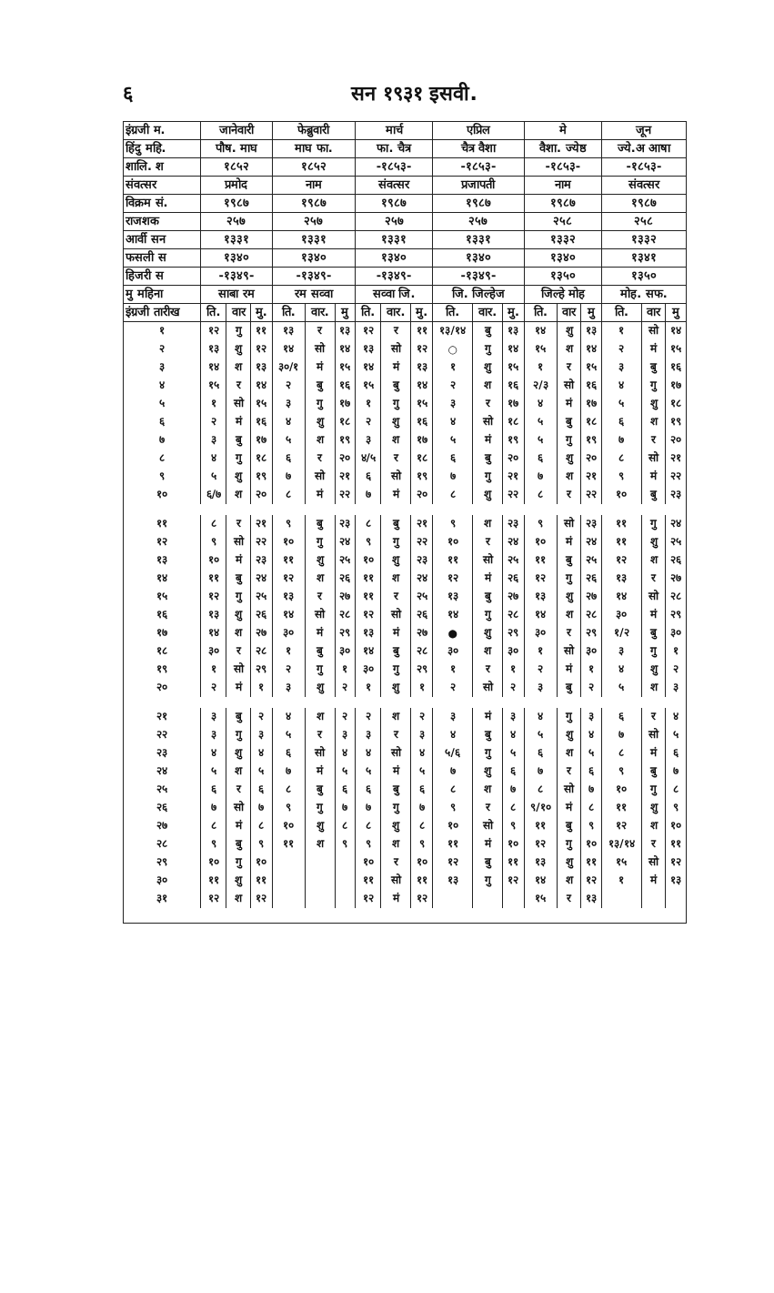६ सन १९३१ इसवी.
| इंग्रजी म. | जानेवारी | | | फेब्रुवारी | | | मार्च | | | एप्रिल | | | मे | | | जून | | |
| --- | --- | --- | --- | --- | --- | --- | --- | --- | --- | --- | --- | --- | --- | --- | --- | --- | --- | --- |
| हिंदु महि. | पौष. माघ | | | माघ फा. | | | फा. चैत्र | | | चैत्र वैशा | | | वैशा. ज्येष्ठ | | | ज्ये.अ आषा | | |
| शालि. श | १८५२ | | | १८५२ | | | -१८५३- | | | -१८५३- | | | -१८५३- | | | -१८५३- | | |
| संवत्सर | प्रमोद | | | नाम | | | संवत्सर | | | प्रजापती | | | नाम | | | संवत्सर | | |
| विक्रम सं. | १९८७ | | | १९८७ | | | १९८७ | | | १९८७ | | | १९८७ | | | १९८७ | | |
| राजशक | २५७ | | | २५७ | | | २५७ | | | २५७ | | | २५८ | | | २५८ | | |
| आर्वी सन | १३३१ | | | १३३१ | | | १३३१ | | | १३३१ | | | १३३२ | | | १३३२ | | |
| फसली स | १३४० | | | १३४० | | | १३४० | | | १३४० | | | १३४० | | | १३४१ | | |
| हिजरी स | -१३४९- | | | -१३४९- | | | -१३४९- | | | -१३४९- | | | १३५० | | | १३५० | | |
| मु महिना | साबा रम | | | रम सव्वा | | | सव्वा जि. | | | जि. जिल्हेज | | | जिल्हे मोह | | | मोह. सफ. | | |
| इंग्रजी तारीख | ति. | वार | मु. | ति. | वार. | मु | ति. | वार. | मु. | ति. | वार. | मु. | ति. | वार | मु | ति. | वार | मु |
| १ | १२ | गु | ११ | १३ | र | १३ | १२ | र | ११ | १३/१४ | बु | १३ | १४ | शु | १३ | १ | सो | १४ |
| २ | १३ | शु | १२ | १४ | सो | १४ | १३ | सो | १२ | ○ | गु | १४ | १५ | श | १४ | २ | मं | १५ |
| ३ | १४ | श | १३ | ३०/१ | मं | १५ | १४ | मं | १३ | १ | शु | १५ | १ | र | १५ | ३ | बु | १६ |
| ४ | १५ | र | १४ | २ | बु | १६ | १५ | बु | १४ | २ | श | १६ | २/३ | सो | १६ | ४ | गु | १७ |
| ५ | १ | सो | १५ | ३ | गु | १७ | १ | गु | १५ | ३ | र | १७ | ४ | मं | १७ | ५ | शु | १८ |
| ६ | २ | मं | १६ | ४ | शु | १८ | २ | शु | १६ | ४ | सो | १८ | ५ | बु | १८ | ६ | श | १९ |
| ७ | ३ | बु | १७ | ५ | श | १९ | ३ | श | १७ | ५ | मं | १९ | ५ | गु | १९ | ७ | र | २० |
| ८ | ४ | गु | १८ | ६ | र | २० | ४/५ | र | १८ | ६ | बु | २० | ६ | शु | २० | ८ | सो | २१ |
| ९ | ५ | शु | १९ | ७ | सो | २१ | ६ | सो | १९ | ७ | गु | २१ | ७ | श | २१ | ९ | मं | २२ |
| १० | ६/७ | श | २० | ८ | मं | २२ | ७ | मं | २० | ८ | शु | २२ | ८ | र | २२ | १० | बु | २३ |
| ११ | ८ | र | २१ | ९ | बु | २३ | ८ | बु | २१ | ९ | श | २३ | ९ | सो | २३ | ११ | गु | २४ |
| १२ | ९ | सो | २२ | १० | गु | २४ | ९ | गु | २२ | १० | र | २४ | १० | मं | २४ | ११ | शु | २५ |
| १३ | १० | मं | २३ | ११ | शु | २५ | १० | शु | २३ | ११ | सो | २५ | ११ | बु | २५ | १२ | श | २६ |
| १४ | ११ | बु | २४ | १२ | श | २६ | ११ | श | २४ | १२ | मं | २६ | १२ | गु | २६ | १३ | र | २७ |
| १५ | १२ | गु | २५ | १३ | र | २७ | ११ | र | २५ | १३ | बु | २७ | १३ | शु | २७ | १४ | सो | २८ |
| १६ | १३ | शु | २६ | १४ | सो | २८ | १२ | सो | २६ | १४ | गु | २८ | १४ | श | २८ | ३० | मं | २९ |
| १७ | १४ | श | २७ | ३० | मं | २९ | १३ | मं | २७ | ● | शु | २९ | ३० | र | २९ | १/२ | बु | ३० |
| १८ | ३० | र | २८ | १ | बु | ३० | १४ | बु | २८ | ३० | श | ३० | १ | सो | ३० | ३ | गु | १ |
| १९ | १ | सो | २९ | २ | गु | १ | ३० | गु | २९ | १ | र | १ | २ | मं | १ | ४ | शु | २ |
| २० | २ | मं | १ | ३ | शु | २ | १ | शु | १ | २ | सो | २ | ३ | बु | २ | ५ | श | ३ |
| २१ | ३ | बु | २ | ४ | श | २ | २ | श | २ | ३ | मं | ३ | ४ | गु | ३ | ६ | र | ४ |
| २२ | ३ | गु | ३ | ५ | र | ३ | ३ | र | ३ | ४ | बु | ४ | ५ | शु | ४ | ७ | सो | ५ |
| २३ | ४ | शु | ४ | ६ | सो | ४ | ४ | सो | ४ | ५/६ | गु | ५ | ६ | श | ५ | ८ | मं | ६ |
| २४ | ५ | श | ५ | ७ | मं | ५ | ५ | मं | ५ | ७ | शु | ६ | ७ | र | ६ | ९ | बु | ७ |
| २५ | ६ | र | ६ | ८ | बु | ६ | ६ | बु | ६ | ८ | श | ७ | ८ | सो | ७ | १० | गु | ८ |
| २६ | ७ | सो | ७ | ९ | गु | ७ | ७ | गु | ७ | ९ | र | ८ | ९/१० | मं | ८ | ११ | शु | ९ |
| २७ | ८ | मं | ८ | १० | शु | ८ | ८ | शु | ८ | १० | सो | ९ | ११ | बु | ९ | १२ | श | १० |
| २८ | ९ | बु | ९ | ११ | श | ९ | ९ | श | ९ | ११ | मं | १० | १२ | गु | १० | १३/१४ | र | ११ |
| २९ | १० | गु | १० | | | | १० | र | १० | १२ | बु | ११ | १३ | शु | ११ | १५ | सो | १२ |
| ३० | ११ | शु | ११ | | | | ११ | सो | ११ | १३ | गु | १२ | १४ | श | १२ | १ | मं | १३ |
| ३१ | १२ | श | १२ | | | | १२ | मं | १२ | | | | १५ | र | १३ | | | |